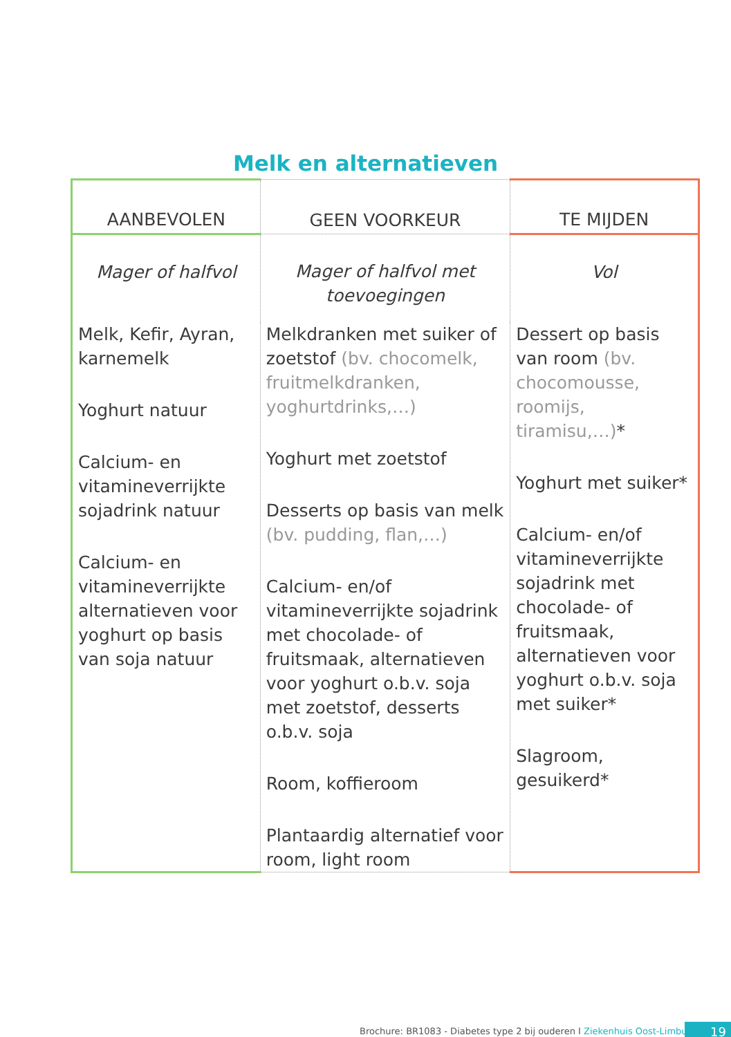Melk en alternatieven
| AANBEVOLEN | GEEN VOORKEUR | TE MIJDEN |
| --- | --- | --- |
| Mager of halfvol | Mager of halfvol met toevoegingen | Vol |
| Melk, Kefir, Ayran, karnemelk Yoghurt natuur Calcium- en vitamineverrijkte sojadrink natuur Calcium- en vitamineverrijkte alternatieven voor yoghurt op basis van soja natuur | Melkdranken met suiker of zoetstof (bv. chocomelk, fruitmelkdranken, yoghurtdrinks,…) Yoghurt met zoetstof Desserts op basis van melk (bv. pudding, flan,…) Calcium- en/of vitamineverrijkte sojadrink met chocolade- of fruitsmaak, alternatieven voor yoghurt o.b.v. soja met zoetstof, desserts o.b.v. soja Room, koffieroom Plantaardig alternatief voor room, light room | Dessert op basis van room (bv. chocomousse, roomijs, tiramisu,…) * Yoghurt met suiker* Calcium- en/of vitamineverrijkte sojadrink met chocolade- of fruitsmaak, alternatieven voor yoghurt o.b.v. soja met suiker* Slagroom, gesuikerd* |
Brochure: BR1083 - Diabetes type 2 bij ouderen I Ziekenhuis Oost-Limburg
19